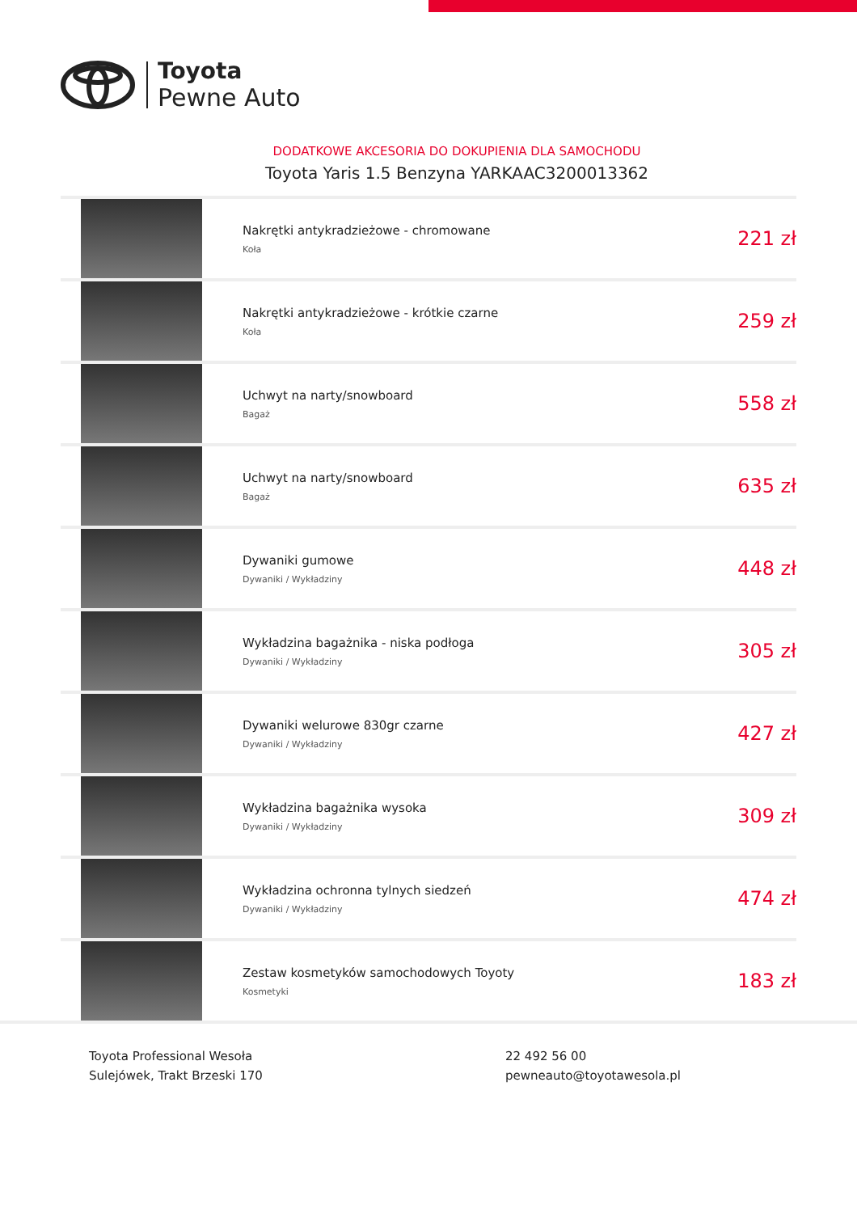Toyota
Pewne Auto
DODATKOWE AKCESORIA DO DOKUPIENIA DLA SAMOCHODU
Toyota Yaris 1.5 Benzyna YARKAAC3200013362
| | Nakrętki antykradzieżowe - chromowane Koła | 221 zł |
| | Nakrętki antykradzieżowe - krótkie czarne Koła | 259 zł |
| | Uchwyt na narty/snowboard Bagaż | 558 zł |
| | Uchwyt na narty/snowboard Bagaż | 635 zł |
| | Dywaniki gumowe Dywaniki / Wykładziny | 448 zł |
| | Wykładzina bagażnika - niska podłoga Dywaniki / Wykładziny | 305 zł |
| | Dywaniki welurowe 830gr czarne Dywaniki / Wykładziny | 427 zł |
| | Wykładzina bagażnika wysoka Dywaniki / Wykładziny | 309 zł |
| | Wykładzina ochronna tylnych siedzeń Dywaniki / Wykładziny | 474 zł |
| | Zestaw kosmetyków samochodowych Toyoty Kosmetyki | 183 zł |
Toyota Professional Wesoła
Sulejówek, Trakt Brzeski 170
22 492 56 00
pewneauto@toyotawesola.pl